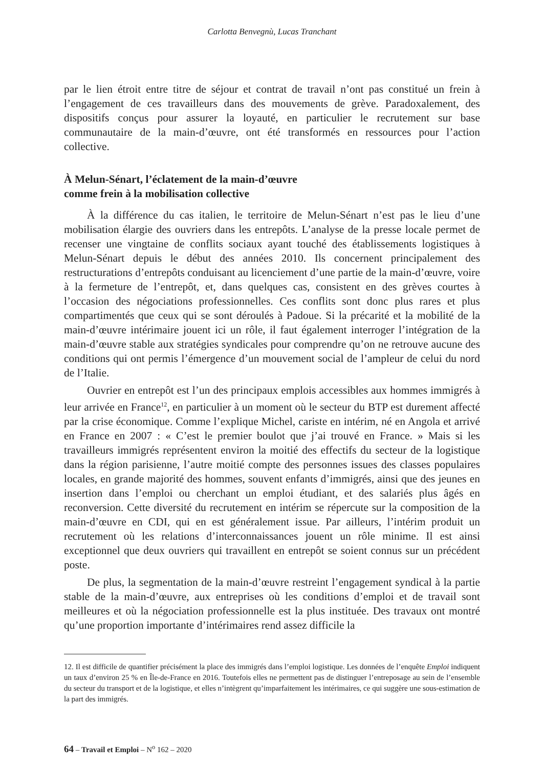Carlotta Benvegnù, Lucas Tranchant
par le lien étroit entre titre de séjour et contrat de travail n’ont pas constitué un frein à l’engagement de ces travailleurs dans des mouvements de grève. Paradoxalement, des dispositifs conçus pour assurer la loyauté, en particulier le recrutement sur base communautaire de la main-d’œuvre, ont été transformés en ressources pour l’action collective.
À Melun-Sénart, l’éclatement de la main-d’œuvre
comme frein à la mobilisation collective
À la différence du cas italien, le territoire de Melun-Sénart n’est pas le lieu d’une mobilisation élargie des ouvriers dans les entrepôts. L’analyse de la presse locale permet de recenser une vingtaine de conflits sociaux ayant touché des établissements logistiques à Melun-Sénart depuis le début des années 2010. Ils concernent principalement des restructurations d’entrepôts conduisant au licenciement d’une partie de la main-d’œuvre, voire à la fermeture de l’entrepôt, et, dans quelques cas, consistent en des grèves courtes à l’occasion des négociations professionnelles. Ces conflits sont donc plus rares et plus compartimentés que ceux qui se sont déroulés à Padoue. Si la précarité et la mobilité de la main-d’œuvre intérimaire jouent ici un rôle, il faut également interroger l’intégration de la main-d’œuvre stable aux stratégies syndicales pour comprendre qu’on ne retrouve aucune des conditions qui ont permis l’émergence d’un mouvement social de l’ampleur de celui du nord de l’Italie.
Ouvrier en entrepôt est l’un des principaux emplois accessibles aux hommes immigrés à leur arrivée en France<sup>12</sup>, en particulier à un moment où le secteur du BTP est durement affecté par la crise économique. Comme l’explique Michel, cariste en intérim, né en Angola et arrivé en France en 2007 : « C’est le premier boulot que j’ai trouvé en France. » Mais si les travailleurs immigrés représentent environ la moitié des effectifs du secteur de la logistique dans la région parisienne, l’autre moitié compte des personnes issues des classes populaires locales, en grande majorité des hommes, souvent enfants d’immigrés, ainsi que des jeunes en insertion dans l’emploi ou cherchant un emploi étudiant, et des salariés plus âgés en reconversion. Cette diversité du recrutement en intérim se répercute sur la composition de la main-d’œuvre en CDI, qui en est généralement issue. Par ailleurs, l’intérim produit un recrutement où les relations d’interconnaissances jouent un rôle minime. Il est ainsi exceptionnel que deux ouvriers qui travaillent en entrepôt se soient connus sur un précédent poste.
De plus, la segmentation de la main-d’œuvre restreint l’engagement syndical à la partie stable de la main-d’œuvre, aux entreprises où les conditions d’emploi et de travail sont meilleures et où la négociation professionnelle est la plus instituée. Des travaux ont montré qu’une proportion importante d’intérimaires rend assez difficile la
12. Il est difficile de quantifier précisément la place des immigrés dans l’emploi logistique. Les données de l’enquête Emploi indiquent un taux d’environ 25 % en Île-de-France en 2016. Toutefois elles ne permettent pas de distinguer l’entreposage au sein de l’ensemble du secteur du transport et de la logistique, et elles n’intègrent qu’imparfaitement les intérimaires, ce qui suggère une sous-estimation de la part des immigrés.
64 – Travail et Emploi – N<sup>o</sup> 162 – 2020